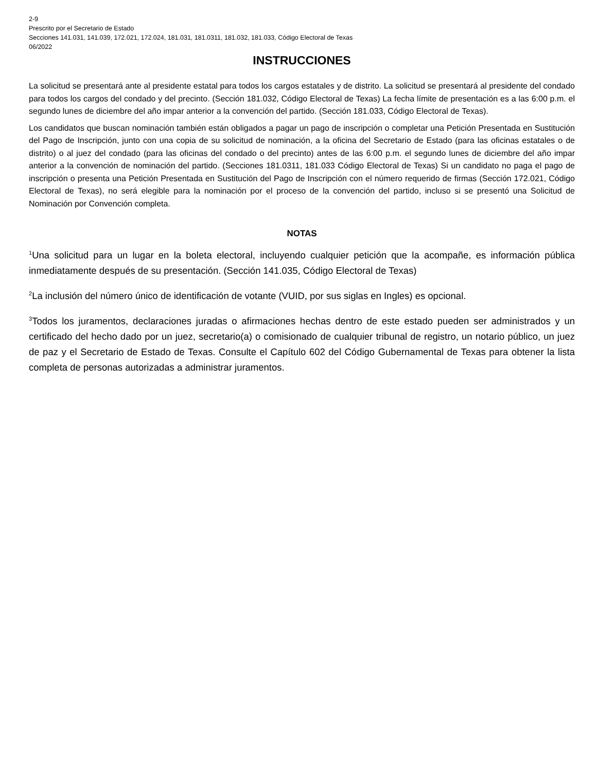2-9
Prescrito por el Secretario de Estado
Secciones 141.031, 141.039, 172.021, 172.024, 181.031, 181.0311, 181.032, 181.033, Código Electoral de Texas
06/2022
INSTRUCCIONES
La solicitud se presentará ante al presidente estatal para todos los cargos estatales y de distrito. La solicitud se presentará al presidente del condado para todos los cargos del condado y del precinto. (Sección 181.032, Código Electoral de Texas) La fecha límite de presentación es a las 6:00 p.m. el segundo lunes de diciembre del año impar anterior a la convención del partido. (Sección 181.033, Código Electoral de Texas).
Los candidatos que buscan nominación también están obligados a pagar un pago de inscripción o completar una Petición Presentada en Sustitución del Pago de Inscripción, junto con una copia de su solicitud de nominación, a la oficina del Secretario de Estado (para las oficinas estatales o de distrito) o al juez del condado (para las oficinas del condado o del precinto) antes de las 6:00 p.m. el segundo lunes de diciembre del año impar anterior a la convención de nominación del partido. (Secciones 181.0311, 181.033 Código Electoral de Texas) Si un candidato no paga el pago de inscripción o presenta una Petición Presentada en Sustitución del Pago de Inscripción con el número requerido de firmas (Sección 172.021, Código Electoral de Texas), no será elegible para la nominación por el proceso de la convención del partido, incluso si se presentó una Solicitud de Nominación por Convención completa.
NOTAS
<sup>1</sup> Una solicitud para un lugar en la boleta electoral, incluyendo cualquier petición que la acompañe, es información pública inmediatamente después de su presentación. (Sección 141.035, Código Electoral de Texas)
<sup>2</sup> La inclusión del número único de identificación de votante (VUID, por sus siglas en Ingles) es opcional.
<sup>3</sup> Todos los juramentos, declaraciones juradas o afirmaciones hechas dentro de este estado pueden ser administrados y un certificado del hecho dado por un juez, secretario(a) o comisionado de cualquier tribunal de registro, un notario público, un juez de paz y el Secretario de Estado de Texas. Consulte el Capítulo 602 del Código Gubernamental de Texas para obtener la lista completa de personas autorizadas a administrar juramentos.